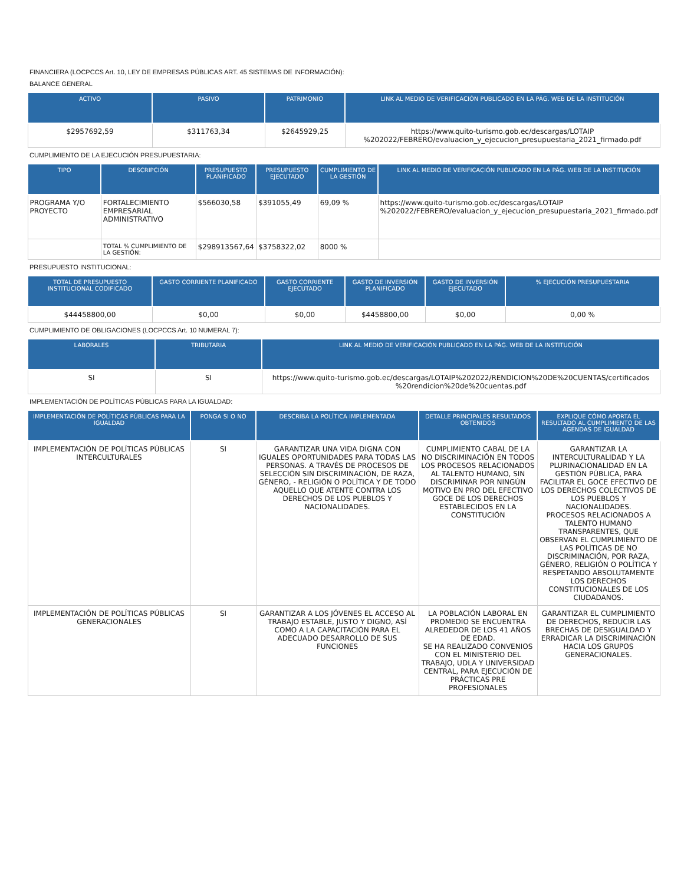FINANCIERA (LOCPCCS Art. 10, LEY DE EMPRESAS PÚBLICAS ART. 45 SISTEMAS DE INFORMACIÓN):
BALANCE GENERAL
| ACTIVO | PASIVO | PATRIMONIO | LINK AL MEDIO DE VERIFICACIÓN PUBLICADO EN LA PÁG. WEB DE LA INSTITUCIÓN |
| --- | --- | --- | --- |
| $2957692,59 | $311763,34 | $2645929,25 | https://www.quito-turismo.gob.ec/descargas/LOTAIP %202022/FEBRERO/evaluacion_y_ejecucion_presupuestaria_2021_firmado.pdf |
CUMPLIMIENTO DE LA EJECUCIÓN PRESUPUESTARIA:
| TIPO | DESCRIPCIÓN | PRESUPUESTO PLANIFICADO | PRESUPUESTO EJECUTADO | CUMPLIMIENTO DE LA GESTIÓN | LINK AL MEDIO DE VERIFICACIÓN PUBLICADO EN LA PÁG. WEB DE LA INSTITUCIÓN |
| --- | --- | --- | --- | --- | --- |
| PROGRAMA Y/O PROYECTO | FORTALECIMIENTO EMPRESARIAL ADMINISTRATIVO | $566030,58 | $391055,49 | 69,09 % | https://www.quito-turismo.gob.ec/descargas/LOTAIP %202022/FEBRERO/evaluacion_y_ejecucion_presupuestaria_2021_firmado.pdf |
| | TOTAL % CUMPLIMIENTO DE LA GESTIÓN: | $298913567,64 | $3758322,02 | 8000 % | |
PRESUPUESTO INSTITUCIONAL:
| TOTAL DE PRESUPUESTO INSTITUCIONAL CODIFICADO | GASTO CORRIENTE PLANIFICADO | GASTO CORRIENTE EJECUTADO | GASTO DE INVERSIÓN PLANIFICADO | GASTO DE INVERSIÓN EJECUTADO | % EJECUCIÓN PRESUPUESTARIA |
| --- | --- | --- | --- | --- | --- |
| $44458800,00 | $0,00 | $0,00 | $4458800,00 | $0,00 | 0,00 % |
CUMPLIMIENTO DE OBLIGACIONES (LOCPCCS Art. 10 NUMERAL 7):
| LABORALES | TRIBUTARIA | LINK AL MEDIO DE VERIFICACIÓN PUBLICADO EN LA PÁG. WEB DE LA INSTITUCIÓN |
| --- | --- | --- |
| SI | SI | https://www.quito-turismo.gob.ec/descargas/LOTAIP%202022/RENDICION%20DE%20CUENTAS/certificados %20rendicion%20de%20cuentas.pdf |
IMPLEMENTACIÓN DE POLÍTICAS PÚBLICAS PARA LA IGUALDAD:
| IMPLEMENTACIÓN DE POLÍTICAS PÚBLICAS PARA LA IGUALDAD | PONGA SI O NO | DESCRIBA LA POLÍTICA IMPLEMENTADA | DETALLE PRINCIPALES RESULTADOS OBTENIDOS | EXPLIQUE CÓMO APORTA EL RESULTADO AL CUMPLIMIENTO DE LAS AGENDAS DE IGUALDAD |
| --- | --- | --- | --- | --- |
| IMPLEMENTACIÓN DE POLÍTICAS PÚBLICAS INTERCULTURALES | SI | GARANTIZAR UNA VIDA DIGNA CON IGUALES OPORTUNIDADES PARA TODAS LAS PERSONAS. A TRAVÉS DE PROCESOS DE SELECCIÓN SIN DISCRIMINACIÓN, DE RAZA, GÉNERO, - RELIGIÓN O POLÍTICA Y DE TODO AQUELLO QUE ATENTE CONTRA LOS DERECHOS DE LOS PUEBLOS Y NACIONALIDADES. | CUMPLIMIENTO CABAL DE LA NO DISCRIMINACIÓN EN TODOS LOS PROCESOS RELACIONADOS AL TALENTO HUMANO, SIN DISCRIMINAR POR NINGÚN MOTIVO EN PRO DEL EFECTIVO GOCE DE LOS DERECHOS ESTABLECIDOS EN LA CONSTITUCIÓN | GARANTIZAR LA INTERCULTURALIDAD Y LA PLURINACIONALIDAD EN LA GESTIÓN PÚBLICA, PARA FACILITAR EL GOCE EFECTIVO DE LOS DERECHOS COLECTIVOS DE LOS PUEBLOS Y NACIONALIDADES. PROCESOS RELACIONADOS A TALENTO HUMANO TRANSPARENTES, QUE OBSERVAN EL CUMPLIMIENTO DE LAS POLÌTICAS DE NO DISCRIMINACIÓN, POR RAZA, GÉNERO, RELIGIÓN O POLÍTICA Y RESPETANDO ABSOLUTAMENTE LOS DERECHOS CONSTITUCIONALES DE LOS CIUDADANOS. |
| IMPLEMENTACIÓN DE POLÍTICAS PÚBLICAS GENERACIONALES | SI | GARANTIZAR A LOS JÓVENES EL ACCESO AL TRABAJO ESTABLE, JUSTO Y DIGNO, ASÍ COMO A LA CAPACITACIÓN PARA EL ADECUADO DESARROLLO DE SUS FUNCIONES | LA POBLACIÓN LABORAL EN PROMEDIO SE ENCUENTRA ALREDEDOR DE LOS 41 AÑOS DE EDAD. SE HA REALIZADO CONVENIOS CON EL MINISTERIO DEL TRABAJO, UDLA Y UNIVERSIDAD CENTRAL, PARA EJECUCIÓN DE PRÁCTICAS PRE PROFESIONALES | GARANTIZAR EL CUMPLIMIENTO DE DERECHOS, REDUCIR LAS BRECHAS DE DESIGUALDAD Y ERRADICAR LA DISCRIMINACIÓN HACIA LOS GRUPOS GENERACIONALES. |